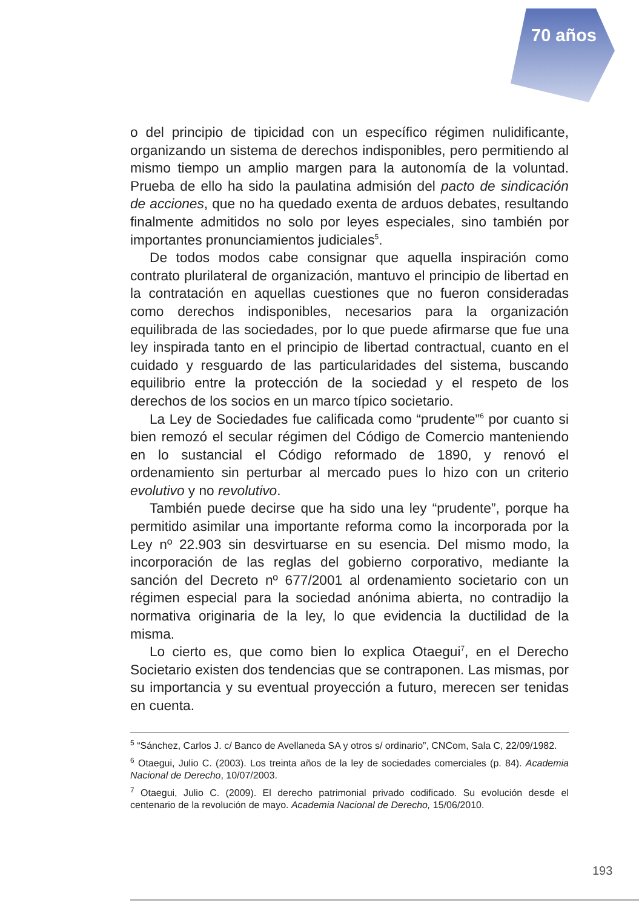70 años
o del principio de tipicidad con un específico régimen nulidificante, organizando un sistema de derechos indisponibles, pero permitiendo al mismo tiempo un amplio margen para la autonomía de la voluntad. Prueba de ello ha sido la paulatina admisión del pacto de sindicación de acciones, que no ha quedado exenta de arduos debates, resultando finalmente admitidos no solo por leyes especiales, sino también por importantes pronunciamientos judiciales<sup>5</sup>.
De todos modos cabe consignar que aquella inspiración como contrato plurilateral de organización, mantuvo el principio de libertad en la contratación en aquellas cuestiones que no fueron consideradas como derechos indisponibles, necesarios para la organización equilibrada de las sociedades, por lo que puede afirmarse que fue una ley inspirada tanto en el principio de libertad contractual, cuanto en el cuidado y resguardo de las particularidades del sistema, buscando equilibrio entre la protección de la sociedad y el respeto de los derechos de los socios en un marco típico societario.
La Ley de Sociedades fue calificada como “prudente”<sup>6</sup> por cuanto si bien remozó el secular régimen del Código de Comercio manteniendo en lo sustancial el Código reformado de 1890, y renovó el ordenamiento sin perturbar al mercado pues lo hizo con un criterio evolutivo y no revolutivo.
También puede decirse que ha sido una ley “prudente”, porque ha permitido asimilar una importante reforma como la incorporada por la Ley nº 22.903 sin desvirtuarse en su esencia. Del mismo modo, la incorporación de las reglas del gobierno corporativo, mediante la sanción del Decreto nº 677/2001 al ordenamiento societario con un régimen especial para la sociedad anónima abierta, no contradijo la normativa originaria de la ley, lo que evidencia la ductilidad de la misma.
Lo cierto es, que como bien lo explica Otaegui<sup>7</sup>, en el Derecho Societario existen dos tendencias que se contraponen. Las mismas, por su importancia y su eventual proyección a futuro, merecen ser tenidas en cuenta.
<sup>5</sup> “Sánchez, Carlos J. c/ Banco de Avellaneda SA y otros s/ ordinario”, CNCom, Sala C, 22/09/1982.
<sup>6</sup> Otaegui, Julio C. (2003). Los treinta años de la ley de sociedades comerciales (p. 84). Academia Nacional de Derecho, 10/07/2003.
<sup>7</sup> Otaegui, Julio C. (2009). El derecho patrimonial privado codificado. Su evolución desde el centenario de la revolución de mayo. Academia Nacional de Derecho, 15/06/2010.
193